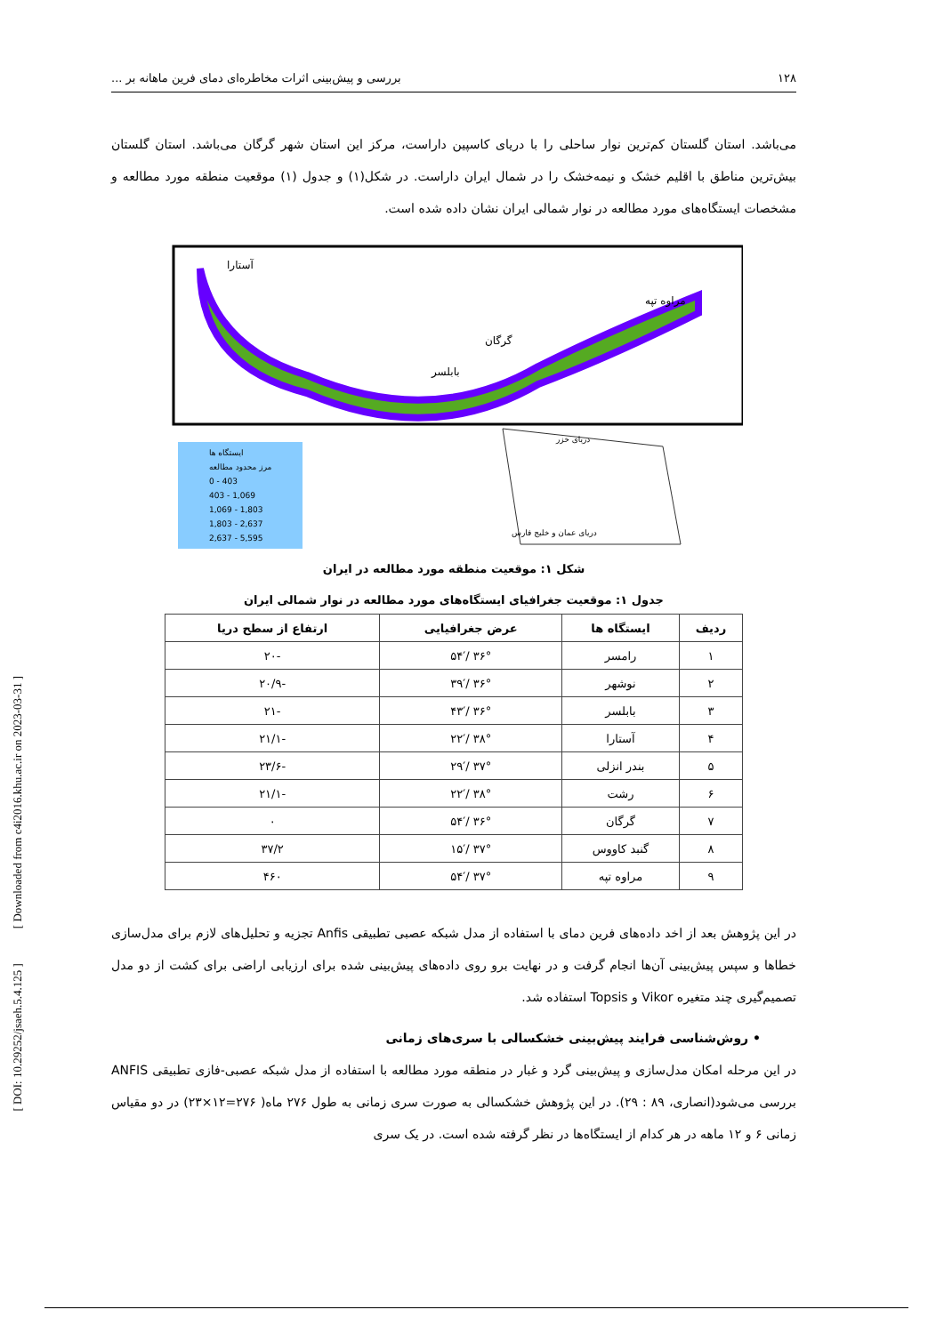۱۲۸ بررسی و پیش‌بینی اثرات مخاطره‌ای دمای فرین ماهانه بر ...
می‌باشد. استان گلستان کم‌ترین نوار ساحلی را با دریای کاسپین داراست، مرکز این استان شهر گرگان می‌باشد. استان گلستان بیش‌ترین مناطق با اقلیم خشک و نیمه‌خشک را در شمال ایران داراست. در شکل(۱) و جدول (۱) موقعیت منطقه مورد مطالعه و مشخصات ایستگاه‌های مورد مطالعه در نوار شمالی ایران نشان داده شده است.
آستارا
مراوه تپه
گرگان
بابلسر
ایستگاه ها
مرز محدود مطالعه
0 - 403
403 - 1,069
1,069 - 1,803
1,803 - 2,637
2,637 - 5,595
دریای خزر
دریای عمان و خلیج فارس
شکل ۱: موقعیت منطقه مورد مطالعه در ایران
جدول ۱: موقعیت جغرافیای ایستگاه‌های مورد مطالعه در نوار شمالی ایران
| ردیف | ایستگاه ها | عرض جغرافیایی | ارتفاع از سطح دریا |
| --- | --- | --- | --- |
| ۱ | رامسر | ۳۶° /۵۴′ | -۲۰ |
| ۲ | نوشهر | ۳۶° /۳۹′ | -۲۰/۹ |
| ۳ | بابلسر | ۳۶° /۴۳′ | -۲۱ |
| ۴ | آستارا | ۳۸° /۲۲′ | -۲۱/۱ |
| ۵ | بندر انزلی | ۳۷° /۲۹′ | -۲۳/۶ |
| ۶ | رشت | ۳۸° /۲۲′ | -۲۱/۱ |
| ۷ | گرگان | ۳۶° /۵۴′ | ۰ |
| ۸ | گنبد کاووس | ۳۷° /۱۵′ | ۳۷/۲ |
| ۹ | مراوه تپه | ۳۷° /۵۴′ | ۴۶۰ |
در این پژوهش بعد از اخد داده‌های فرین دمای با استفاده از مدل شبکه عصبی تطبیقی Anfis تجزیه و تحلیل‌های لازم برای مدل‌سازی خطاها و سپس پیش‌بینی آن‌ها انجام گرفت و در نهایت برو روی داده‌های پیش‌بینی شده برای ارزیابی اراضی برای کشت از دو مدل تصمیم‌گیری چند متغیره Vikor و Topsis استفاده شد.
• روش‌شناسی فرایند پیش‌بینی خشکسالی با سری‌های زمانی
در این مرحله امکان مدل‌سازی و پیش‌بینی گرد و غبار در منطقه مورد مطالعه با استفاده از مدل شبکه عصبی-فازی تطبیقی ANFIS بررسی می‌شود(انصاری، ۸۹ : ۲۹). در این پژوهش خشکسالی به صورت سری زمانی به طول ۲۷۶ ماه( ۲۷۶=۱۲×۲۳) در دو مقیاس زمانی ۶ و ۱۲ ماهه در هر کدام از ایستگاه‌ها در نظر گرفته شده است. در یک سری
[ DOI: 10.29252/jsaeh.5.4.125 ] [ Downloaded from c4i2016.khu.ac.ir on 2023-03-31 ]